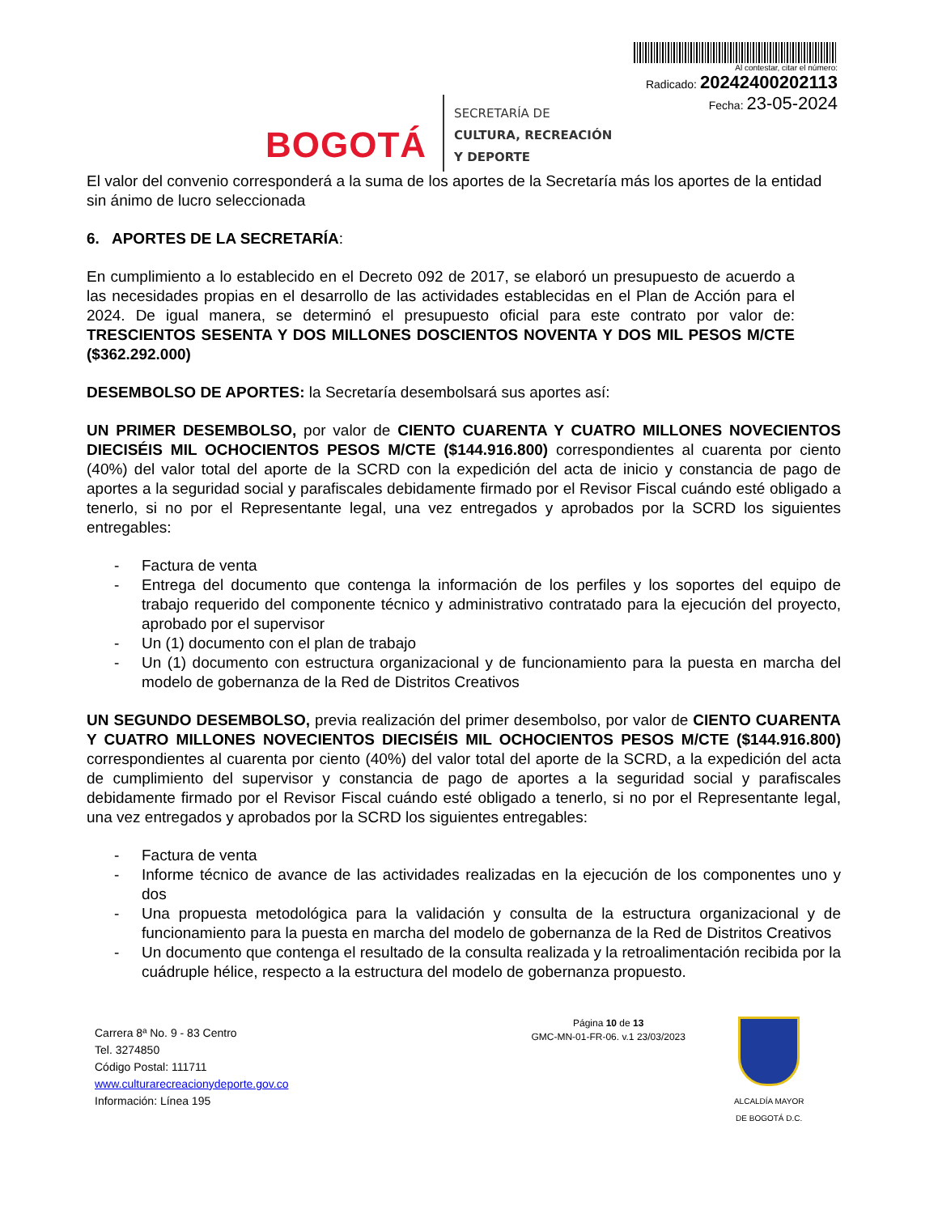BOGOTÁ
SECRETARÍA DE
CULTURA, RECREACIÓN
Y DEPORTE
Al contestar, citar el número:
Radicado: 20242400202113
Fecha: 23-05-2024
El valor del convenio corresponderá a la suma de los aportes de la Secretaría más los aportes de la entidad sin ánimo de lucro seleccionada
6. APORTES DE LA SECRETARÍA:
En cumplimiento a lo establecido en el Decreto 092 de 2017, se elaboró un presupuesto de acuerdo a las necesidades propias en el desarrollo de las actividades establecidas en el Plan de Acción para el 2024. De igual manera, se determinó el presupuesto oficial para este contrato por valor de: TRESCIENTOS SESENTA Y DOS MILLONES DOSCIENTOS NOVENTA Y DOS MIL PESOS M/CTE ($362.292.000)
DESEMBOLSO DE APORTES: la Secretaría desembolsará sus aportes así:
UN PRIMER DESEMBOLSO, por valor de CIENTO CUARENTA Y CUATRO MILLONES NOVECIENTOS DIECISÉIS MIL OCHOCIENTOS PESOS M/CTE ($144.916.800) correspondientes al cuarenta por ciento (40%) del valor total del aporte de la SCRD con la expedición del acta de inicio y constancia de pago de aportes a la seguridad social y parafiscales debidamente firmado por el Revisor Fiscal cuándo esté obligado a tenerlo, si no por el Representante legal, una vez entregados y aprobados por la SCRD los siguientes entregables:
- Factura de venta
- Entrega del documento que contenga la información de los perfiles y los soportes del equipo de trabajo requerido del componente técnico y administrativo contratado para la ejecución del proyecto, aprobado por el supervisor
- Un (1) documento con el plan de trabajo
- Un (1) documento con estructura organizacional y de funcionamiento para la puesta en marcha del modelo de gobernanza de la Red de Distritos Creativos
UN SEGUNDO DESEMBOLSO, previa realización del primer desembolso, por valor de CIENTO CUARENTA Y CUATRO MILLONES NOVECIENTOS DIECISÉIS MIL OCHOCIENTOS PESOS M/CTE ($144.916.800) correspondientes al cuarenta por ciento (40%) del valor total del aporte de la SCRD, a la expedición del acta de cumplimiento del supervisor y constancia de pago de aportes a la seguridad social y parafiscales debidamente firmado por el Revisor Fiscal cuándo esté obligado a tenerlo, si no por el Representante legal, una vez entregados y aprobados por la SCRD los siguientes entregables:
- Factura de venta
- Informe técnico de avance de las actividades realizadas en la ejecución de los componentes uno y dos
- Una propuesta metodológica para la validación y consulta de la estructura organizacional y de funcionamiento para la puesta en marcha del modelo de gobernanza de la Red de Distritos Creativos
- Un documento que contenga el resultado de la consulta realizada y la retroalimentación recibida por la cuádruple hélice, respecto a la estructura del modelo de gobernanza propuesto.
Carrera 8ª No. 9 - 83 Centro
Tel. 3274850
Código Postal: 111711
www.culturarecreacionydeporte.gov.co
Información: Línea 195
Página 10 de 13
GMC-MN-01-FR-06. v.1 23/03/2023
ALCALDÍA MAYOR
DE BOGOTÁ D.C.